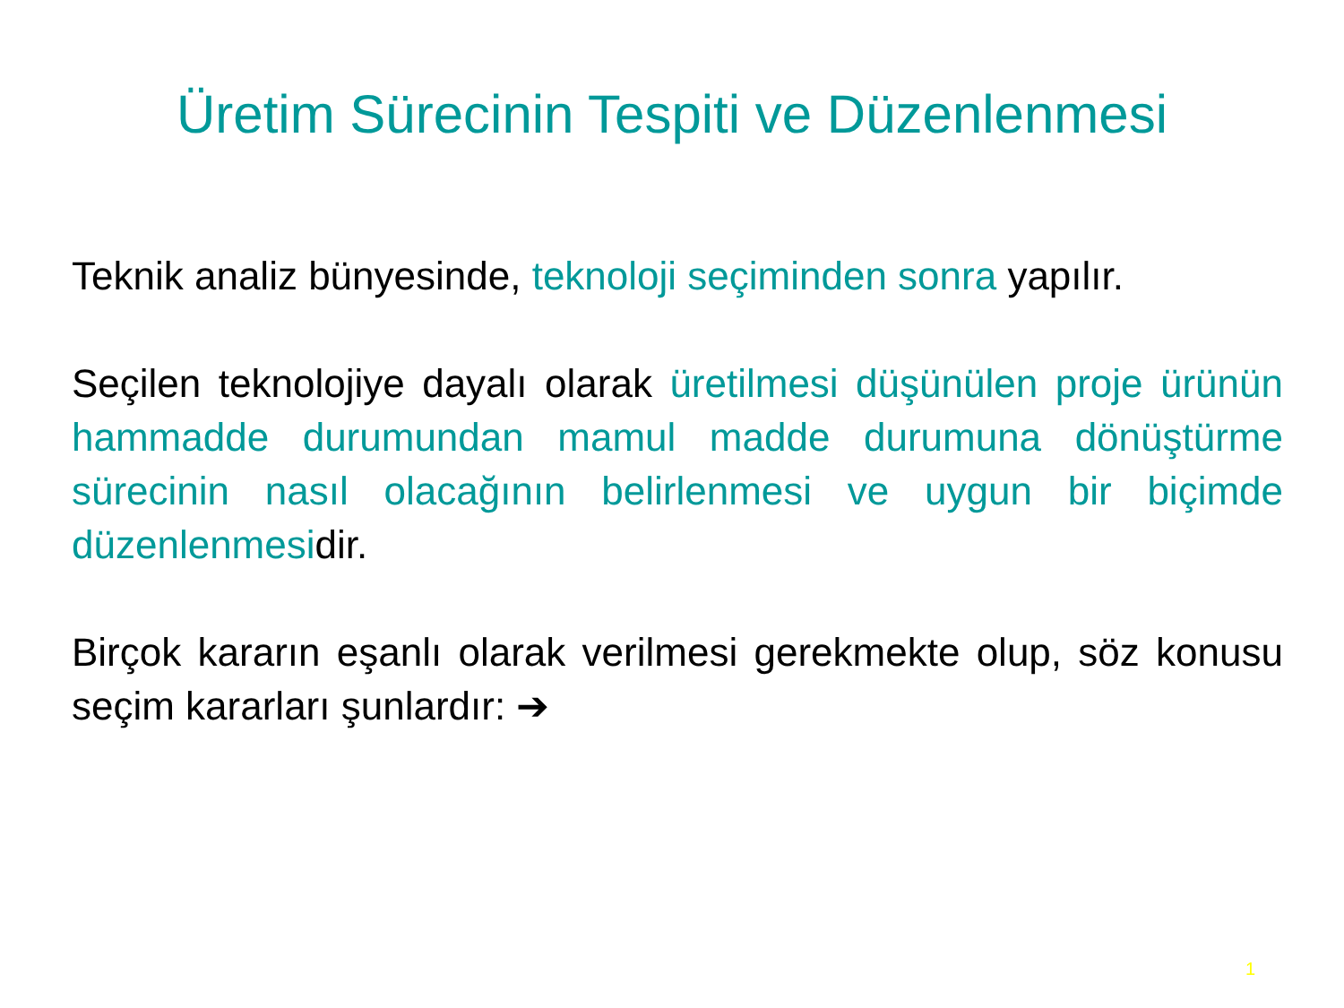Üretim Sürecinin Tespiti ve Düzenlenmesi
Teknik analiz bünyesinde, teknoloji seçiminden sonra yapılır.
Seçilen teknolojiye dayalı olarak üretilmesi düşünülen proje ürünün hammadde durumundan mamul madde durumuna dönüştürme sürecinin nasıl olacağının belirlenmesi ve uygun bir biçimde düzenlenmesidir.
Birçok kararın eşanlı olarak verilmesi gerekmekte olup, söz konusu seçim kararları şunlardır: ➔
1